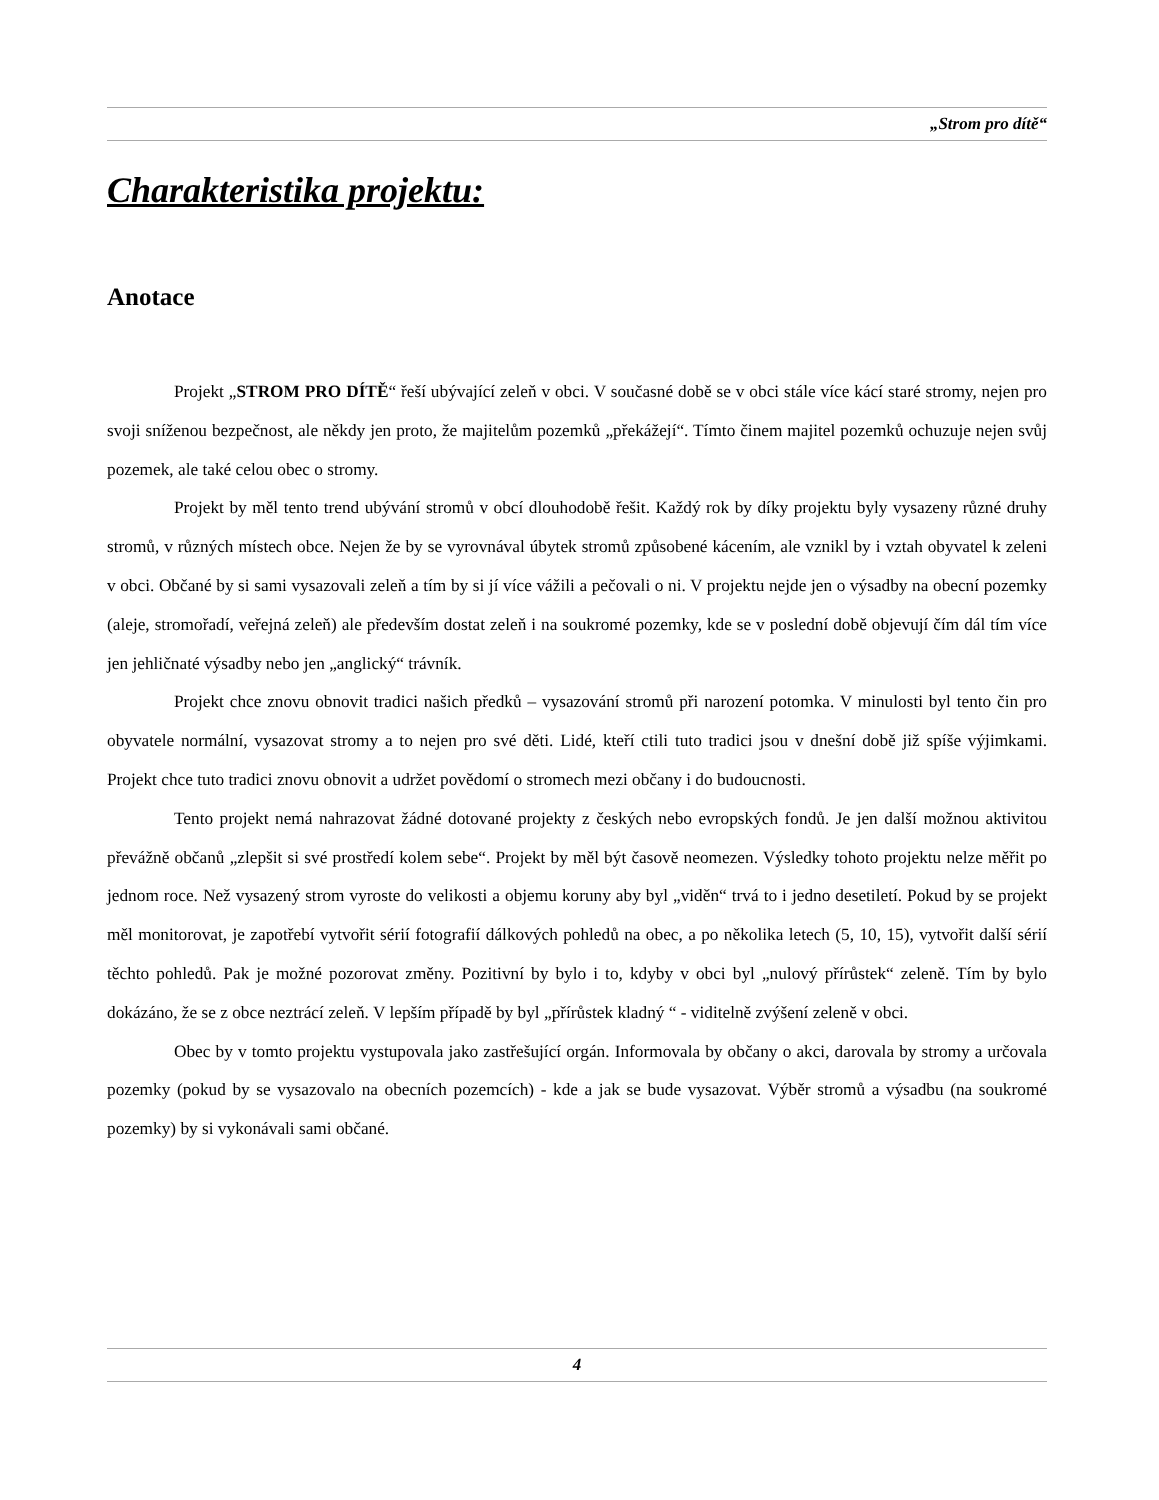„Strom pro dítě“
Charakteristika projektu:
Anotace
Projekt „STROM PRO DÍTĚ“ řeší ubývající zeleň v obci. V současné době se v obci stále více kácí staré stromy, nejen pro svoji sníženou bezpečnost, ale někdy jen proto, že majitelům pozemků „překážejí“. Tímto činem majitel pozemků ochuzuje nejen svůj pozemek, ale také celou obec o stromy.
Projekt by měl tento trend ubývání stromů v obcí dlouhodobě řešit. Každý rok by díky projektu byly vysazeny různé druhy stromů, v různých místech obce. Nejen že by se vyrovnával úbytek stromů způsobené kácením, ale vznikl by i vztah obyvatel k zeleni v obci. Občané by si sami vysazovali zeleň a tím by si jí více vážili a pečovali o ni. V projektu nejde jen o výsadby na obecní pozemky (aleje, stromořadí, veřejná zeleň) ale především dostat zeleň i na soukromé pozemky, kde se v poslední době objevují čím dál tím více jen jehličnaté výsadby nebo jen „anglický“ trávník.
Projekt chce znovu obnovit tradici našich předků – vysazování stromů při narození potomka. V minulosti byl tento čin pro obyvatele normální, vysazovat stromy a to nejen pro své děti. Lidé, kteří ctili tuto tradici jsou v dnešní době již spíše výjimkami. Projekt chce tuto tradici znovu obnovit a udržet povědomí o stromech mezi občany i do budoucnosti.
Tento projekt nemá nahrazovat žádné dotované projekty z českých nebo evropských fondů. Je jen další možnou aktivitou převážně občanů „zlepšit si své prostředí kolem sebe“. Projekt by měl být časově neomezen. Výsledky tohoto projektu nelze měřit po jednom roce. Než vysazený strom vyroste do velikosti a objemu koruny aby byl „viděn“ trvá to i jedno desetiletí. Pokud by se projekt měl monitorovat, je zapotřebí vytvořit sérií fotografií dálkových pohledů na obec, a po několika letech (5, 10, 15), vytvořit další sérií těchto pohledů. Pak je možné pozorovat změny. Pozitivní by bylo i to, kdyby v obci byl „nulový přírůstek“ zeleně. Tím by bylo dokázáno, že se z obce neztrácí zeleň. V lepším případě by byl „přírůstek kladný “ - viditelně zvýšení zeleně v obci.
Obec by v tomto projektu vystupovala jako zastřešující orgán. Informovala by občany o akci, darovala by stromy a určovala pozemky (pokud by se vysazovalo na obecních pozemcích) - kde a jak se bude vysazovat. Výběr stromů a výsadbu (na soukromé pozemky) by si vykonávali sami občané.
4